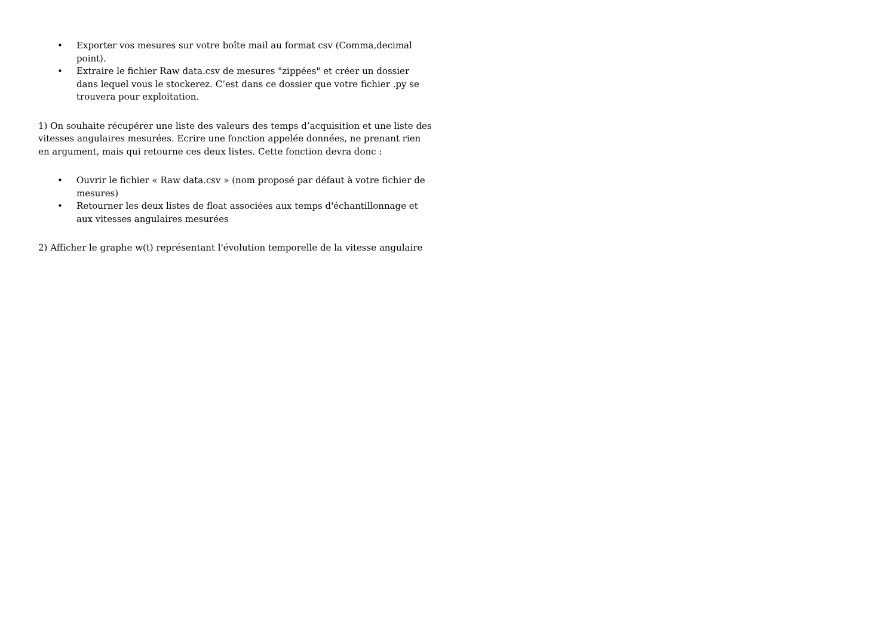• Exporter vos mesures sur votre boîte mail au format csv (Comma,decimal point).
• Extraire le fichier Raw data.csv de mesures "zippées" et créer un dossier dans lequel vous le stockerez. C’est dans ce dossier que votre fichier .py se trouvera pour exploitation.
1) On souhaite récupérer une liste des valeurs des temps d’acquisition et une liste des vitesses angulaires mesurées. Ecrire une fonction appelée données, ne prenant rien en argument, mais qui retourne ces deux listes. Cette fonction devra donc :
• Ouvrir le fichier « Raw data.csv » (nom proposé par défaut à votre fichier de mesures)
• Retourner les deux listes de float associées aux temps d'échantillonnage et aux vitesses angulaires mesurées
2) Afficher le graphe w(t) représentant l'évolution temporelle de la vitesse angulaire